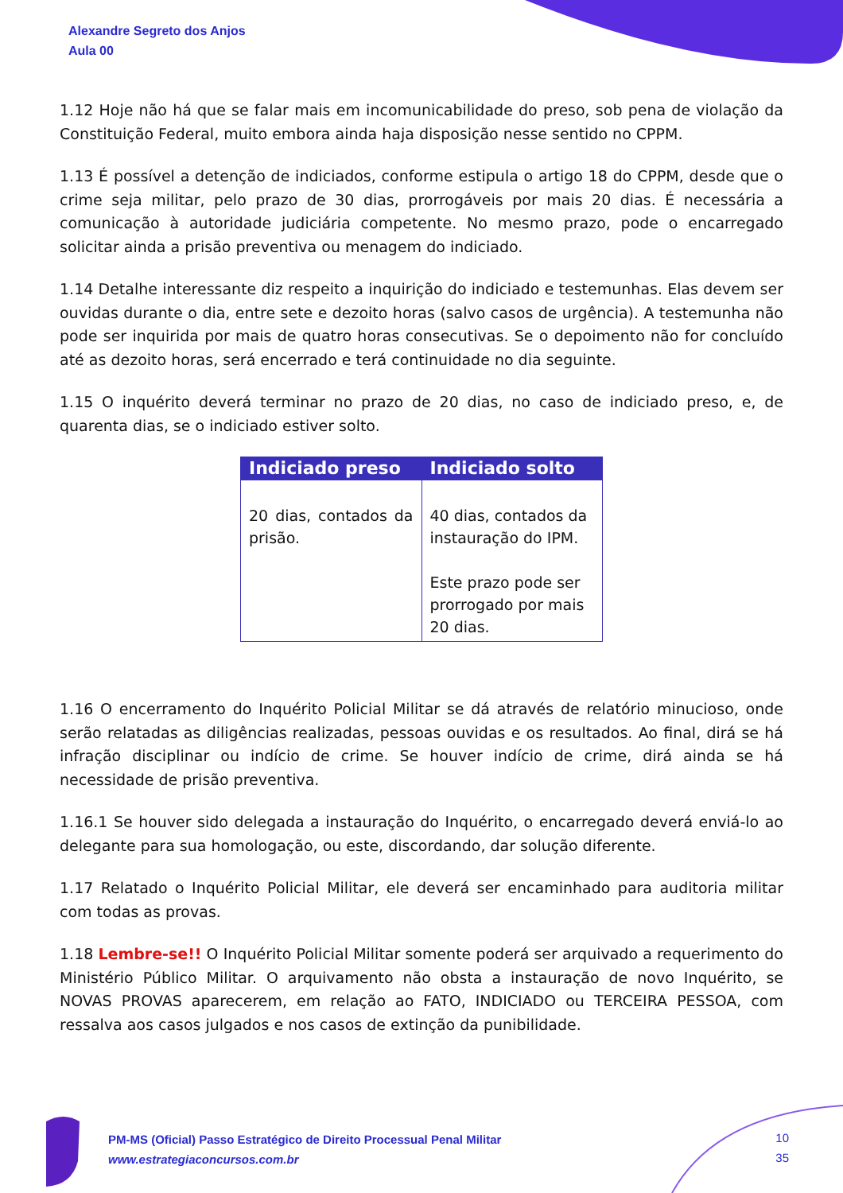Alexandre Segreto dos Anjos
Aula 00
1.12 Hoje não há que se falar mais em incomunicabilidade do preso, sob pena de violação da Constituição Federal, muito embora ainda haja disposição nesse sentido no CPPM.
1.13 É possível a detenção de indiciados, conforme estipula o artigo 18 do CPPM, desde que o crime seja militar, pelo prazo de 30 dias, prorrogáveis por mais 20 dias. É necessária a comunicação à autoridade judiciária competente. No mesmo prazo, pode o encarregado solicitar ainda a prisão preventiva ou menagem do indiciado.
1.14 Detalhe interessante diz respeito a inquirição do indiciado e testemunhas. Elas devem ser ouvidas durante o dia, entre sete e dezoito horas (salvo casos de urgência). A testemunha não pode ser inquirida por mais de quatro horas consecutivas. Se o depoimento não for concluído até as dezoito horas, será encerrado e terá continuidade no dia seguinte.
1.15 O inquérito deverá terminar no prazo de 20 dias, no caso de indiciado preso, e, de quarenta dias, se o indiciado estiver solto.
| Indiciado preso | Indiciado solto |
| --- | --- |
| 20 dias, contados da prisão. | 40 dias, contados da instauração do IPM. Este prazo pode ser prorrogado por mais 20 dias. |
1.16 O encerramento do Inquérito Policial Militar se dá através de relatório minucioso, onde serão relatadas as diligências realizadas, pessoas ouvidas e os resultados. Ao final, dirá se há infração disciplinar ou indício de crime. Se houver indício de crime, dirá ainda se há necessidade de prisão preventiva.
1.16.1 Se houver sido delegada a instauração do Inquérito, o encarregado deverá enviá-lo ao delegante para sua homologação, ou este, discordando, dar solução diferente.
1.17 Relatado o Inquérito Policial Militar, ele deverá ser encaminhado para auditoria militar com todas as provas.
1.18 Lembre-se!! O Inquérito Policial Militar somente poderá ser arquivado a requerimento do Ministério Público Militar. O arquivamento não obsta a instauração de novo Inquérito, se NOVAS PROVAS aparecerem, em relação ao FATO, INDICIADO ou TERCEIRA PESSOA, com ressalva aos casos julgados e nos casos de extinção da punibilidade.
PM-MS (Oficial) Passo Estratégico de Direito Processual Penal Militar
www.estrategiaconcursos.com.br
10
35